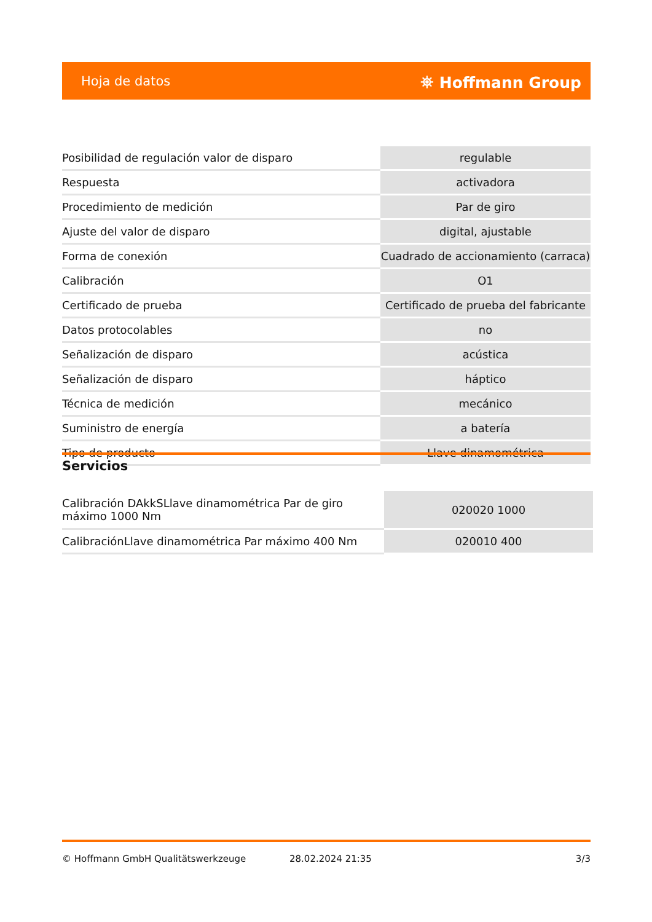Hoja de datos ⛯ Hoffmann Group
| Posibilidad de regulación valor de disparo | regulable |
| Respuesta | activadora |
| Procedimiento de medición | Par de giro |
| Ajuste del valor de disparo | digital, ajustable |
| Forma de conexión | Cuadrado de accionamiento (carraca) |
| Calibración | O1 |
| Certificado de prueba | Certificado de prueba del fabricante |
| Datos protocolables | no |
| Señalización de disparo | acústica |
| Señalización de disparo | háptico |
| Técnica de medición | mecánico |
| Suministro de energía | a batería |
| Tipo de producto | Llave dinamométrica |
Servicios
| Calibración DAkkSLlave dinamométrica Par de giro máximo 1000 Nm | 020020 1000 |
| CalibraciónLlave dinamométrica Par máximo 400 Nm | 020010 400 |
© Hoffmann GmbH Qualitätswerkzeuge 28.02.2024 21:35 3/3